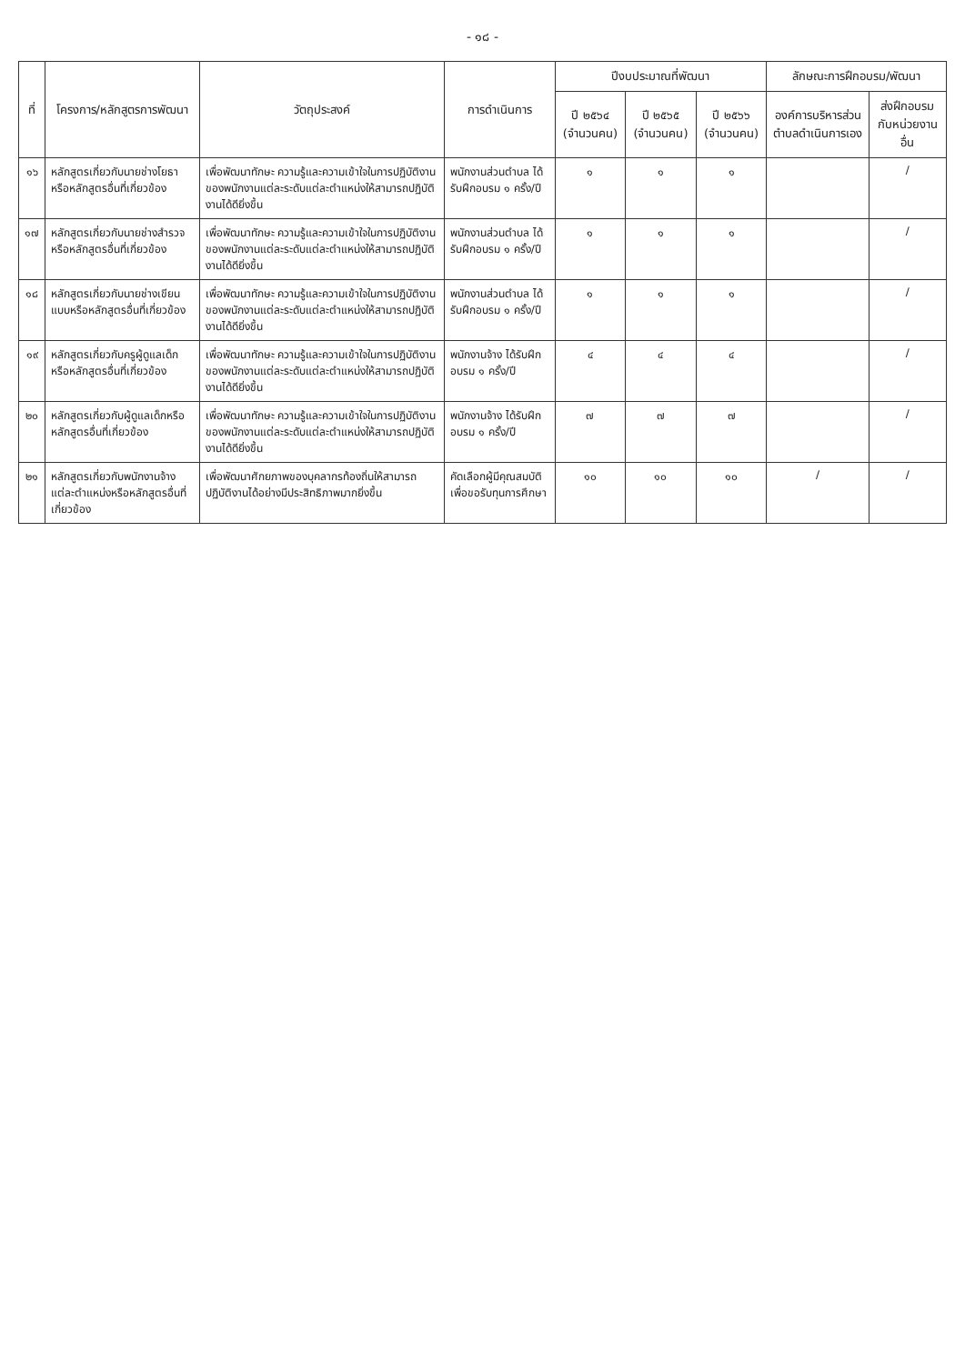- ๑๘ -
| ที่ | โครงการ/หลักสูตรการพัฒนา | วัตถุประสงค์ | การดำเนินการ | ปีงบประมาณที่พัฒนา | | | ลักษณะการฝึกอบรม/พัฒนา | |
| --- | --- | --- | --- | --- | --- | --- | --- | --- |
| | | | | ปี ๒๕๖๔ (จำนวนคน) | ปี ๒๕๖๕ (จำนวนคน) | ปี ๒๕๖๖ (จำนวนคน) | องค์การบริหารส่วนตำบลดำเนินการเอง | ส่งฝึกอบรมกับหน่วยงานอื่น |
| ๑๖ | หลักสูตรเกี่ยวกับนายช่างโยธาหรือหลักสูตรอื่นที่เกี่ยวข้อง | เพื่อพัฒนาทักษะ ความรู้และความเข้าใจในการปฏิบัติงานของพนักงานแต่ละระดับแต่ละตำแหน่งให้สามารถปฏิบัติงานได้ดียิ่งขึ้น | พนักงานส่วนตำบล ได้รับฝึกอบรม ๑ ครั้ง/ปี | ๑ | ๑ | ๑ | | / |
| ๑๗ | หลักสูตรเกี่ยวกับนายช่างสำรวจหรือหลักสูตรอื่นที่เกี่ยวข้อง | เพื่อพัฒนาทักษะ ความรู้และความเข้าใจในการปฏิบัติงานของพนักงานแต่ละระดับแต่ละตำแหน่งให้สามารถปฏิบัติงานได้ดียิ่งขึ้น | พนักงานส่วนตำบล ได้รับฝึกอบรม ๑ ครั้ง/ปี | ๑ | ๑ | ๑ | | / |
| ๑๘ | หลักสูตรเกี่ยวกับนายช่างเขียนแบบหรือหลักสูตรอื่นที่เกี่ยวข้อง | เพื่อพัฒนาทักษะ ความรู้และความเข้าใจในการปฏิบัติงานของพนักงานแต่ละระดับแต่ละตำแหน่งให้สามารถปฏิบัติงานได้ดียิ่งขึ้น | พนักงานส่วนตำบล ได้รับฝึกอบรม ๑ ครั้ง/ปี | ๑ | ๑ | ๑ | | / |
| ๑๙ | หลักสูตรเกี่ยวกับครูผู้ดูแลเด็กหรือหลักสูตรอื่นที่เกี่ยวข้อง | เพื่อพัฒนาทักษะ ความรู้และความเข้าใจในการปฏิบัติงานของพนักงานแต่ละระดับแต่ละตำแหน่งให้สามารถปฏิบัติงานได้ดียิ่งขึ้น | พนักงานจ้าง ได้รับฝึกอบรม ๑ ครั้ง/ปี | ๔ | ๔ | ๔ | | / |
| ๒๐ | หลักสูตรเกี่ยวกับผู้ดูแลเด็กหรือหลักสูตรอื่นที่เกี่ยวข้อง | เพื่อพัฒนาทักษะ ความรู้และความเข้าใจในการปฏิบัติงานของพนักงานแต่ละระดับแต่ละตำแหน่งให้สามารถปฏิบัติงานได้ดียิ่งขึ้น | พนักงานจ้าง ได้รับฝึกอบรม ๑ ครั้ง/ปี | ๗ | ๗ | ๗ | | / |
| ๒๑ | หลักสูตรเกี่ยวกับพนักงานจ้างแต่ละตำแหน่งหรือหลักสูตรอื่นที่เกี่ยวข้อง | เพื่อพัฒนาศักยภาพของบุคลากรท้องถิ่นให้สามารถปฏิบัติงานได้อย่างมีประสิทธิภาพมากยิ่งขึ้น | คัดเลือกผู้มีคุณสมบัติเพื่อขอรับทุนการศึกษา | ๑๐ | ๑๐ | ๑๐ | / | / |